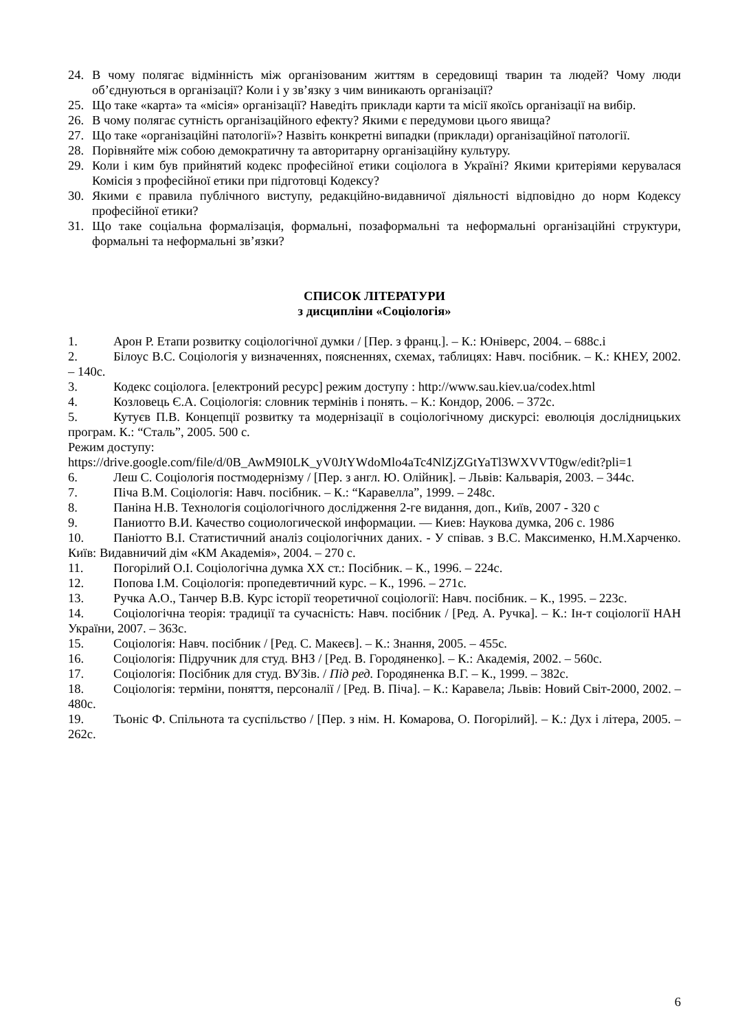24. В чому полягає відмінність між організованим життям в середовищі тварин та людей? Чому люди об’єднуються в організації? Коли і у зв’язку з чим виникають організації?
25. Що таке «карта» та «місія» організації? Наведіть приклади карти та місії якоїсь організації на вибір.
26. В чому полягає сутність організаційного ефекту? Якими є передумови цього явища?
27. Що таке «організаційні патології»? Назвіть конкретні випадки (приклади) організаційної патології.
28. Порівняйте між собою демократичну та авторитарну організаційну культуру.
29. Коли і ким був прийнятий кодекс професійної етики соціолога в Україні? Якими критеріями керувалася Комісія з професійної етики при підготовці Кодексу?
30. Якими є правила публічного виступу, редакційно-видавничої діяльності відповідно до норм Кодексу професійної етики?
31. Що таке соціальна формалізація, формальні, позаформальні та неформальні організаційні структури, формальні та неформальні зв’язки?
СПИСОК ЛІТЕРАТУРИ
з дисципліни «Соціологія»
1. Арон Р. Етапи розвитку соціологічної думки / [Пер. з франц.]. – К.: Юніверс, 2004. – 688с.і
2. Білоус В.С. Соціологія у визначеннях, поясненнях, схемах, таблицях: Навч. посібник. – К.: КНЕУ, 2002. – 140с.
3. Кодекс соціолога. [електроний ресурс] режим доступу : http://www.sau.kiev.ua/codex.html
4. Козловець Є.А. Соціологія: словник термінів і понять. – К.: Кондор, 2006. – 372с.
5. Кутуєв П.В. Концепції розвитку та модернізації в соціологічному дискурсі: еволюція дослідницьких програм. К.: “Сталь”, 2005. 500 с.
Режим доступу:
https://drive.google.com/file/d/0B_AwM9I0LK_yV0JtYWdoMlo4aTc4NlZjZGtYaTl3WXVVT0gw/edit?pli=1
6. Леш С. Соціологія постмодернізму / [Пер. з англ. Ю. Олійник]. – Львів: Кальварія, 2003. – 344с.
7. Піча В.М. Соціологія: Навч. посібник. – К.: “Каравелла”, 1999. – 248с.
8. Паніна Н.В. Технологія соціологічного дослідження 2-ге видання, доп., Київ, 2007 - 320 с
9. Паниотто В.И. Качество социологической информации. — Киев: Наукова думка, 206 с. 1986
10. Паніотто В.І. Статистичний аналіз соціологічних даних. - У співав. з В.С. Максименко, Н.М.Харченко. Київ: Видавничий дім «КМ Академія», 2004. – 270 с.
11. Погорілий О.І. Соціологічна думка ХХ ст.: Посібник. – К., 1996. – 224с.
12. Попова І.М. Соціологія: пропедевтичний курс. – К., 1996. – 271с.
13. Ручка А.О., Танчер В.В. Курс історії теоретичної соціології: Навч. посібник. – К., 1995. – 223с.
14. Соціологічна теорія: традиції та сучасність: Навч. посібник / [Ред. А. Ручка]. – К.: Ін-т соціології НАН України, 2007. – 363с.
15. Соціологія: Навч. посібник / [Ред. С. Макеєв]. – К.: Знання, 2005. – 455с.
16. Соціологія: Підручник для студ. ВНЗ / [Ред. В. Городяненко]. – К.: Академія, 2002. – 560с.
17. Соціологія: Посібник для студ. ВУЗів. / Під ред. Городяненка В.Г. – К., 1999. – 382с.
18. Соціологія: терміни, поняття, персоналії / [Ред. В. Піча]. – К.: Каравела; Львів: Новий Світ-2000, 2002. – 480с.
19. Тьоніс Ф. Спільнота та суспільство / [Пер. з нім. Н. Комарова, О. Погорілий]. – К.: Дух і літера, 2005. – 262с.
6